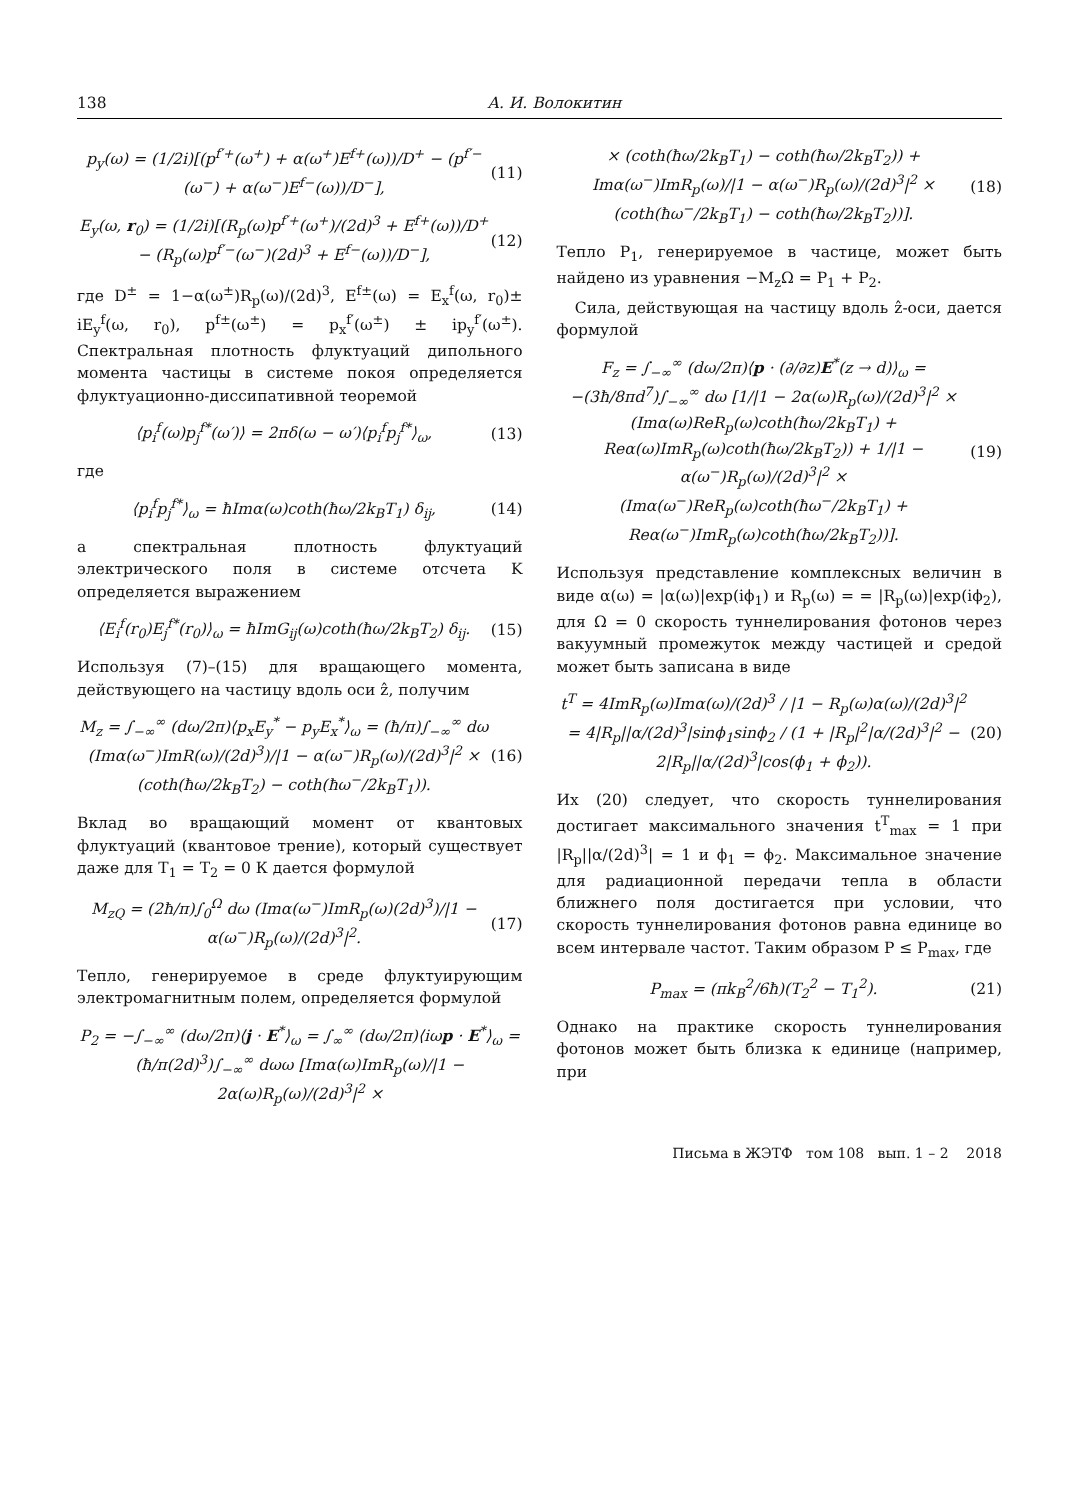138 А. И. Волокитин
p<sub>y</sub>(ω) = (1/2i)[(p<sup>f′+</sup>(ω<sup>+</sup>) + α(ω<sup>+</sup>)E<sup>f+</sup>(ω))/D<sup>+</sup> − (p<sup>f′−</sup>(ω<sup>−</sup>) + α(ω<sup>−</sup>)E<sup>f−</sup>(ω))/D<sup>−</sup>],
(11)
E<sub>y</sub>(ω, r<sub>0</sub>) = (1/2i)[(R<sub>p</sub>(ω)p<sup>f′+</sup>(ω<sup>+</sup>)/(2d)<sup>3</sup> + E<sup>f+</sup>(ω))/D<sup>+</sup> − (R<sub>p</sub>(ω)p<sup>f′−</sup>(ω<sup>−</sup>)(2d)<sup>3</sup> + E<sup>f−</sup>(ω))/D<sup>−</sup>],
(12)
где D<sup>±</sup> = 1−α(ω<sup>±</sup>)R<sub>p</sub>(ω)/(2d)<sup>3</sup>, E<sup>f±</sup>(ω) = E<sub>x</sub><sup>f</sup>(ω, r<sub>0</sub>)± iE<sub>y</sub><sup>f</sup>(ω, r<sub>0</sub>), p<sup>f±</sup>(ω<sup>±</sup>) = p<sub>x</sub><sup>f′</sup>(ω<sup>±</sup>) ± ip<sub>y</sub><sup>f′</sup>(ω<sup>±</sup>). Спектральная плотность флуктуаций дипольного момента частицы в системе покоя определяется флуктуационно-диссипативной теоремой
⟨p<sub>i</sub><sup>f</sup>(ω)p<sub>j</sub><sup>f*</sup>(ω′)⟩ = 2πδ(ω − ω′)⟨p<sub>i</sub><sup>f</sup>p<sub>j</sub><sup>f*</sup>⟩<sub>ω</sub>,
(13)
где
⟨p<sub>i</sub><sup>f</sup>p<sub>j</sub><sup>f*</sup>⟩<sub>ω</sub> = ħImα(ω)coth(ħω/2k<sub>B</sub>T<sub>1</sub>) δ<sub>ij</sub>,
(14)
а спектральная плотность флуктуаций электрического поля в системе отсчета K определяется выражением
⟨E<sub>i</sub><sup>f</sup>(r<sub>0</sub>)E<sub>j</sub><sup>f*</sup>(r<sub>0</sub>)⟩<sub>ω</sub> = ħImG<sub>ij</sub>(ω)coth(ħω/2k<sub>B</sub>T<sub>2</sub>) δ<sub>ij</sub>.
(15)
Используя (7)–(15) для вращающего момента, действующего на частицу вдоль оси ẑ, получим
M<sub>z</sub> = ∫<sub>−∞</sub><sup>∞</sup> (dω/2π)⟨p<sub>x</sub>E<sub>y</sub><sup>*</sup> − p<sub>y</sub>E<sub>x</sub><sup>*</sup>⟩<sub>ω</sub> = (ħ/π)∫<sub>−∞</sub><sup>∞</sup> dω (Imα(ω<sup>−</sup>)ImR(ω)/(2d)<sup>3</sup>)/|1 − α(ω<sup>−</sup>)R<sub>p</sub>(ω)/(2d)<sup>3</sup>|<sup>2</sup> × (coth(ħω/2k<sub>B</sub>T<sub>2</sub>) − coth(ħω<sup>−</sup>/2k<sub>B</sub>T<sub>1</sub>)).
(16)
Вклад во вращающий момент от квантовых флуктуаций (квантовое трение), который существует даже для T<sub>1</sub> = T<sub>2</sub> = 0 К дается формулой
M<sub>zQ</sub> = (2ħ/π)∫<sub>0</sub><sup>Ω</sup> dω (Imα(ω<sup>−</sup>)ImR<sub>p</sub>(ω)(2d)<sup>3</sup>)/|1 − α(ω<sup>−</sup>)R<sub>p</sub>(ω)/(2d)<sup>3</sup>|<sup>2</sup>.
(17)
Тепло, генерируемое в среде флуктуирующим электромагнитным полем, определяется формулой
P<sub>2</sub> = −∫<sub>−∞</sub><sup>∞</sup> (dω/2π)⟨j · E<sup>*</sup>⟩<sub>ω</sub> = ∫<sub>∞</sub><sup>∞</sup> (dω/2π)⟨iωp · E<sup>*</sup>⟩<sub>ω</sub> = (ħ/π(2d)<sup>3</sup>)∫<sub>−∞</sub><sup>∞</sup> dωω [Imα(ω)ImR<sub>p</sub>(ω)/|1 − 2α(ω)R<sub>p</sub>(ω)/(2d)<sup>3</sup>|<sup>2</sup> ×
× (coth(ħω/2k<sub>B</sub>T<sub>1</sub>) − coth(ħω/2k<sub>B</sub>T<sub>2</sub>)) + Imα(ω<sup>−</sup>)ImR<sub>p</sub>(ω)/|1 − α(ω<sup>−</sup>)R<sub>p</sub>(ω)/(2d)<sup>3</sup>|<sup>2</sup> × (coth(ħω<sup>−</sup>/2k<sub>B</sub>T<sub>1</sub>) − coth(ħω/2k<sub>B</sub>T<sub>2</sub>))].
(18)
Тепло P<sub>1</sub>, генерируемое в частице, может быть найдено из уравнения −M<sub>z</sub>Ω = P<sub>1</sub> + P<sub>2</sub>.
Сила, действующая на частицу вдоль ẑ-оси, дается формулой
F<sub>z</sub> = ∫<sub>−∞</sub><sup>∞</sup> (dω/2π)⟨p · (∂/∂z)E<sup>*</sup>(z → d)⟩<sub>ω</sub> = −(3ħ/8πd<sup>7</sup>)∫<sub>−∞</sub><sup>∞</sup> dω [1/|1 − 2α(ω)R<sub>p</sub>(ω)/(2d)<sup>3</sup>|<sup>2</sup> × (Imα(ω)ReR<sub>p</sub>(ω)coth(ħω/2k<sub>B</sub>T<sub>1</sub>) + Reα(ω)ImR<sub>p</sub>(ω)coth(ħω/2k<sub>B</sub>T<sub>2</sub>)) + 1/|1 − α(ω<sup>−</sup>)R<sub>p</sub>(ω)/(2d)<sup>3</sup>|<sup>2</sup> × (Imα(ω<sup>−</sup>)ReR<sub>p</sub>(ω)coth(ħω<sup>−</sup>/2k<sub>B</sub>T<sub>1</sub>) + Reα(ω<sup>−</sup>)ImR<sub>p</sub>(ω)coth(ħω/2k<sub>B</sub>T<sub>2</sub>))].
(19)
Используя представление комплексных величин в виде α(ω) = |α(ω)|exp(iϕ<sub>1</sub>) и R<sub>p</sub>(ω) = = |R<sub>p</sub>(ω)|exp(iϕ<sub>2</sub>), для Ω = 0 скорость туннелирования фотонов через вакуумный промежуток между частицей и средой может быть записана в виде
t<sup>T</sup> = 4ImR<sub>p</sub>(ω)Imα(ω)/(2d)<sup>3</sup> / |1 − R<sub>p</sub>(ω)α(ω)/(2d)<sup>3</sup>|<sup>2</sup> = 4|R<sub>p</sub>||α/(2d)<sup>3</sup>|sinϕ<sub>1</sub>sinϕ<sub>2</sub> / (1 + |R<sub>p</sub>|<sup>2</sup>|α/(2d)<sup>3</sup>|<sup>2</sup> − 2|R<sub>p</sub>||α/(2d)<sup>3</sup>|cos(ϕ<sub>1</sub> + ϕ<sub>2</sub>)).
(20)
Их (20) следует, что скорость туннелирования достигает максимального значения t<sup>T</sup><sub>max</sub> = 1 при |R<sub>p</sub>||α/(2d)<sup>3</sup>| = 1 и ϕ<sub>1</sub> = ϕ<sub>2</sub>. Максимальное значение для радиационной передачи тепла в области ближнего поля достигается при условии, что скорость туннелирования фотонов равна единице во всем интервале частот. Таким образом P ≤ P<sub>max</sub>, где
P<sub>max</sub> = (πk<sub>B</sub><sup>2</sup>/6ħ)(T<sub>2</sub><sup>2</sup> − T<sub>1</sub><sup>2</sup>). (21)
Однако на практике скорость туннелирования фотонов может быть близка к единице (например, при
Письма в ЖЭТФ том 108 вып. 1 – 2 2018